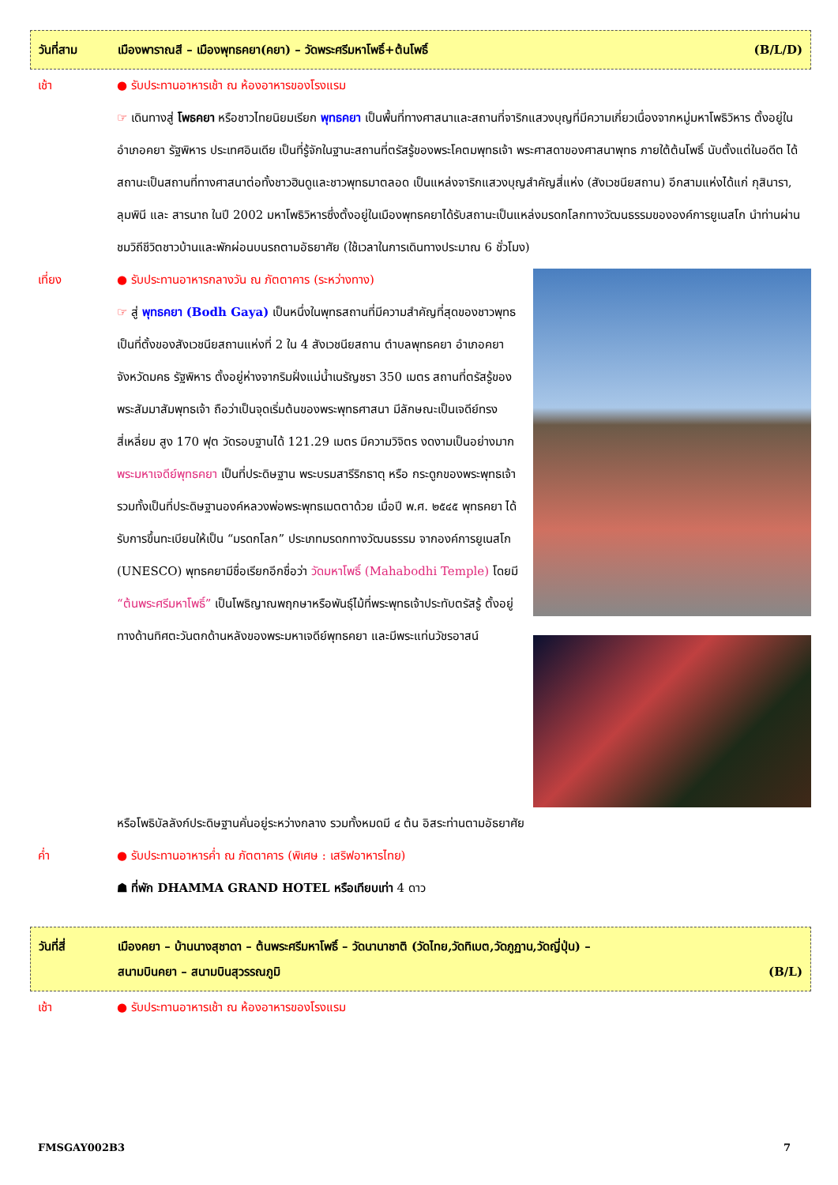วันที่สาม เมืองพาราณสี – เมืองพุทธคยา(คยา) – วัดพระศรีมหาโพธิ์+ต้นโพธิ์
(B/L/D)
เช้า ● รับประทานอาหารเช้า ณ ห้องอาหารของโรงแรม
☞ เดินทางสู่ โพธคยา หรือชาวไทยนิยมเรียก พุทธคยา เป็นพื้นที่ทางศาสนาและสถานที่จาริกแสวงบุญที่มีความเกี่ยวเนื่องจากหมู่มหาโพธิวิหาร ตั้งอยู่ในอำเภอคยา รัฐพิหาร ประเทศอินเดีย เป็นที่รู้จักในฐานะสถานที่ตรัสรู้ของพระโคตมพุทธเจ้า พระศาสดาของศาสนาพุทธ ภายใต้ต้นโพธิ์ นับตั้งแต่ในอดีต ได้สถานะเป็นสถานที่ทางศาสนาต่อทั้งชาวฮินดูและชาวพุทธมาตลอด เป็นแหล่งจาริกแสวงบุญสำคัญสี่แห่ง (สังเวชนียสถาน) อีกสามแห่งได้แก่ กุสินารา, ลุมพินี และ สารนาถ ในปี 2002 มหาโพธิวิหารซึ่งตั้งอยู่ในเมืองพุทธคยาได้รับสถานะเป็นแหล่งมรดกโลกทางวัฒนธรรมขององค์การยูเนสโก นำท่านผ่านชมวิถีชีวิตชาวบ้านและพักผ่อนบนรถตามอัธยาศัย (ใช้เวลาในการเดินทางประมาณ 6 ชั่วโมง)
เที่ยง ● รับประทานอาหารกลางวัน ณ ภัตตาคาร (ระหว่างทาง)
☞ สู่ พุทธคยา (Bodh Gaya) เป็นหนึ่งในพุทธสถานที่มีความสำคัญที่สุดของชาวพุทธ เป็นที่ตั้งของสังเวชนียสถานแห่งที่ 2 ใน 4 สังเวชนียสถาน ตำบลพุทธคยา อำเภอคยา จังหวัดมคธ รัฐพิหาร ตั้งอยู่ห่างจากริมฝั่งแม่น้ำเนรัญชรา 350 เมตร สถานที่ตรัสรู้ของพระสัมมาสัมพุทธเจ้า ถือว่าเป็นจุดเริ่มต้นของพระพุทธศาสนา มีลักษณะเป็นเจดีย์ทรงสี่เหลี่ยม สูง 170 ฟุต วัดรอบฐานได้ 121.29 เมตร มีความวิจิตร งดงามเป็นอย่างมาก พระมหาเจดีย์พุทธคยา เป็นที่ประดิษฐาน พระบรมสารีริกธาตุ หรือ กระดูกของพระพุทธเจ้า รวมทั้งเป็นที่ประดิษฐานองค์หลวงพ่อพระพุทธเมตตาด้วย เมื่อปี พ.ศ. ๒๕๔๕ พุทธคยา ได้รับการขึ้นทะเบียนให้เป็น “มรดกโลก” ประเภทมรดกทางวัฒนธรรม จากองค์การยูเนสโก (UNESCO) พุทธคยามีชื่อเรียกอีกชื่อว่า วัดมหาโพธิ์ (Mahabodhi Temple) โดยมี “ต้นพระศรีมหาโพธิ์” เป็นโพธิญาณพฤกษาหรือพันธุ์ไม้ที่พระพุทธเจ้าประทับตรัสรู้ ตั้งอยู่ทางด้านทิศตะวันตกด้านหลังของพระมหาเจดีย์พุทธคยา และมีพระแท่นวัชรอาสน์
หรือโพธิบัลลังก์ประดิษฐานคั่นอยู่ระหว่างกลาง รวมทั้งหมดมี ๔ ต้น อิสระท่านตามอัธยาศัย
ค่ำ ● รับประทานอาหารค่ำ ณ ภัตตาคาร (พิเศษ : เสริฟอาหารไทย)
☗ ที่พัก DHAMMA GRAND HOTEL หรือเทียบเท่า 4 ดาว
วันที่สี่ เมืองคยา – บ้านนางสุชาดา – ต้นพระศรีมหาโพธิ์ – วัดนานาชาติ (วัดไทย,วัดทิเบต,วัดภูฏาน,วัดญี่ปุ่น) –
สนามบินคยา – สนามบินสุวรรณภูมิ (B/L)
เช้า ● รับประทานอาหารเช้า ณ ห้องอาหารของโรงแรม
FMSGAY002B3 7